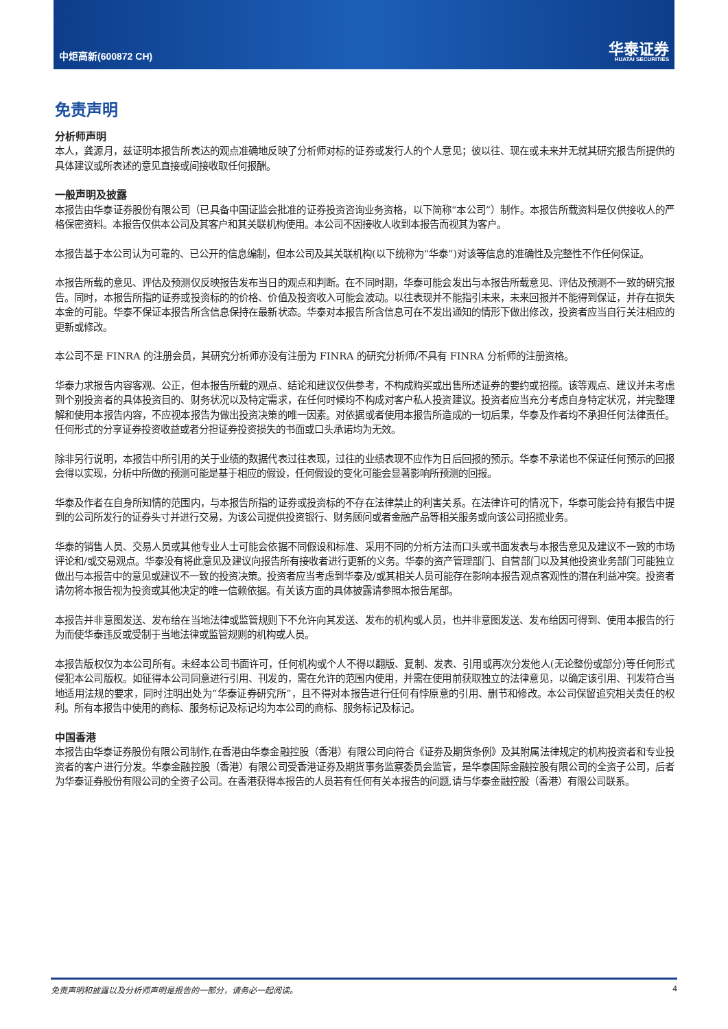中炬高新(600872 CH)
华泰证券
HUATAI SECURITIES
免责声明
分析师声明
本人，龚源月，兹证明本报告所表达的观点准确地反映了分析师对标的证券或发行人的个人意见；彼以往、现在或未来并无就其研究报告所提供的具体建议或所表述的意见直接或间接收取任何报酬。
一般声明及披露
本报告由华泰证券股份有限公司（已具备中国证监会批准的证券投资咨询业务资格，以下简称“本公司”）制作。本报告所载资料是仅供接收人的严格保密资料。本报告仅供本公司及其客户和其关联机构使用。本公司不因接收人收到本报告而视其为客户。
本报告基于本公司认为可靠的、已公开的信息编制，但本公司及其关联机构(以下统称为“华泰”)对该等信息的准确性及完整性不作任何保证。
本报告所载的意见、评估及预测仅反映报告发布当日的观点和判断。在不同时期，华泰可能会发出与本报告所载意见、评估及预测不一致的研究报告。同时，本报告所指的证券或投资标的的价格、价值及投资收入可能会波动。以往表现并不能指引未来，未来回报并不能得到保证，并存在损失本金的可能。华泰不保证本报告所含信息保持在最新状态。华泰对本报告所含信息可在不发出通知的情形下做出修改，投资者应当自行关注相应的更新或修改。
本公司不是 FINRA 的注册会员，其研究分析师亦没有注册为 FINRA 的研究分析师/不具有 FINRA 分析师的注册资格。
华泰力求报告内容客观、公正，但本报告所载的观点、结论和建议仅供参考，不构成购买或出售所述证券的要约或招揽。该等观点、建议并未考虑到个别投资者的具体投资目的、财务状况以及特定需求，在任何时候均不构成对客户私人投资建议。投资者应当充分考虑自身特定状况，并完整理解和使用本报告内容，不应视本报告为做出投资决策的唯一因素。对依据或者使用本报告所造成的一切后果，华泰及作者均不承担任何法律责任。任何形式的分享证券投资收益或者分担证券投资损失的书面或口头承诺均为无效。
除非另行说明，本报告中所引用的关于业绩的数据代表过往表现，过往的业绩表现不应作为日后回报的预示。华泰不承诺也不保证任何预示的回报会得以实现，分析中所做的预测可能是基于相应的假设，任何假设的变化可能会显著影响所预测的回报。
华泰及作者在自身所知情的范围内，与本报告所指的证券或投资标的不存在法律禁止的利害关系。在法律许可的情况下，华泰可能会持有报告中提到的公司所发行的证券头寸并进行交易，为该公司提供投资银行、财务顾问或者金融产品等相关服务或向该公司招揽业务。
华泰的销售人员、交易人员或其他专业人士可能会依据不同假设和标准、采用不同的分析方法而口头或书面发表与本报告意见及建议不一致的市场评论和/或交易观点。华泰没有将此意见及建议向报告所有接收者进行更新的义务。华泰的资产管理部门、自营部门以及其他投资业务部门可能独立做出与本报告中的意见或建议不一致的投资决策。投资者应当考虑到华泰及/或其相关人员可能存在影响本报告观点客观性的潜在利益冲突。投资者请勿将本报告视为投资或其他决定的唯一信赖依据。有关该方面的具体披露请参照本报告尾部。
本报告并非意图发送、发布给在当地法律或监管规则下不允许向其发送、发布的机构或人员，也并非意图发送、发布给因可得到、使用本报告的行为而使华泰违反或受制于当地法律或监管规则的机构或人员。
本报告版权仅为本公司所有。未经本公司书面许可，任何机构或个人不得以翻版、复制、发表、引用或再次分发他人(无论整份或部分)等任何形式侵犯本公司版权。如征得本公司同意进行引用、刊发的，需在允许的范围内使用，并需在使用前获取独立的法律意见，以确定该引用、刊发符合当地适用法规的要求，同时注明出处为“华泰证券研究所”，且不得对本报告进行任何有悖原意的引用、删节和修改。本公司保留追究相关责任的权利。所有本报告中使用的商标、服务标记及标记均为本公司的商标、服务标记及标记。
中国香港
本报告由华泰证券股份有限公司制作,在香港由华泰金融控股（香港）有限公司向符合《证券及期货条例》及其附属法律规定的机构投资者和专业投资者的客户进行分发。华泰金融控股（香港）有限公司受香港证券及期货事务监察委员会监管，是华泰国际金融控股有限公司的全资子公司，后者为华泰证券股份有限公司的全资子公司。在香港获得本报告的人员若有任何有关本报告的问题,请与华泰金融控股（香港）有限公司联系。
免责声明和披露以及分析师声明是报告的一部分，请务必一起阅读。 4